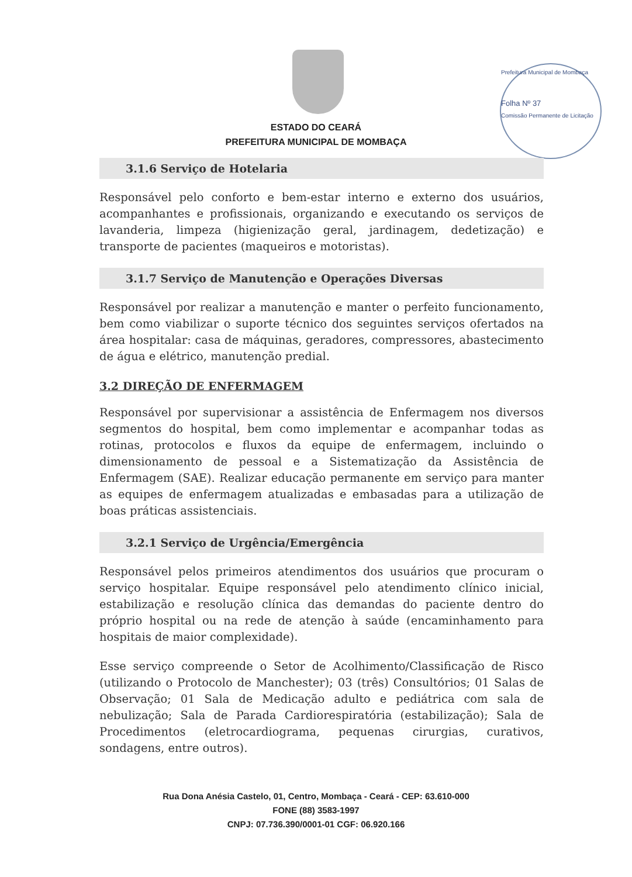Prefeitura Municipal de Mombaça
Folha Nº 37
Comissão Permanente de Licitação
ESTADO DO CEARÁ
PREFEITURA MUNICIPAL DE MOMBAÇA
3.1.6 Serviço de Hotelaria
Responsável pelo conforto e bem-estar interno e externo dos usuários, acompanhantes e profissionais, organizando e executando os serviços de lavanderia, limpeza (higienização geral, jardinagem, dedetização) e transporte de pacientes (maqueiros e motoristas).
3.1.7 Serviço de Manutenção e Operações Diversas
Responsável por realizar a manutenção e manter o perfeito funcionamento, bem como viabilizar o suporte técnico dos seguintes serviços ofertados na área hospitalar: casa de máquinas, geradores, compressores, abastecimento de água e elétrico, manutenção predial.
3.2 DIREÇÃO DE ENFERMAGEM
Responsável por supervisionar a assistência de Enfermagem nos diversos segmentos do hospital, bem como implementar e acompanhar todas as rotinas, protocolos e fluxos da equipe de enfermagem, incluindo o dimensionamento de pessoal e a Sistematização da Assistência de Enfermagem (SAE). Realizar educação permanente em serviço para manter as equipes de enfermagem atualizadas e embasadas para a utilização de boas práticas assistenciais.
3.2.1 Serviço de Urgência/Emergência
Responsável pelos primeiros atendimentos dos usuários que procuram o serviço hospitalar. Equipe responsável pelo atendimento clínico inicial, estabilização e resolução clínica das demandas do paciente dentro do próprio hospital ou na rede de atenção à saúde (encaminhamento para hospitais de maior complexidade).
Esse serviço compreende o Setor de Acolhimento/Classificação de Risco (utilizando o Protocolo de Manchester); 03 (três) Consultórios; 01 Salas de Observação; 01 Sala de Medicação adulto e pediátrica com sala de nebulização; Sala de Parada Cardiorespiratória (estabilização); Sala de Procedimentos (eletrocardiograma, pequenas cirurgias, curativos, sondagens, entre outros).
Rua Dona Anésia Castelo, 01, Centro, Mombaça - Ceará - CEP: 63.610-000
FONE (88) 3583-1997
CNPJ: 07.736.390/0001-01 CGF: 06.920.166